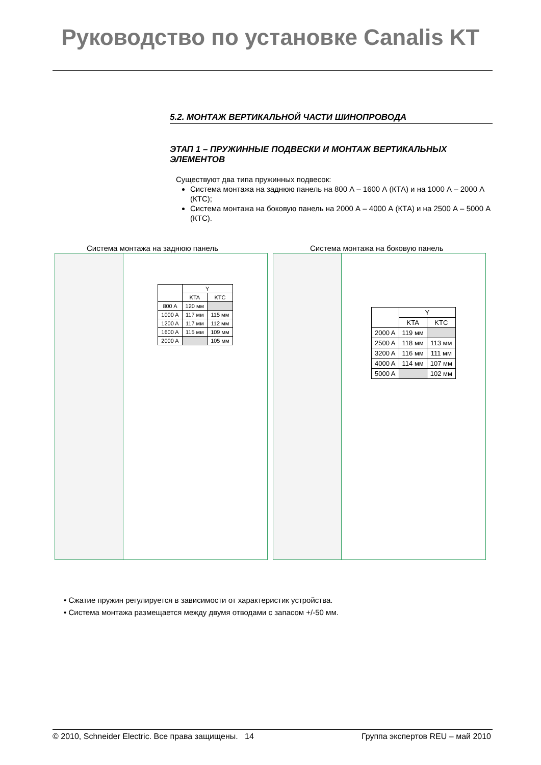Руководство по установке Canalis KT
5.2. МОНТАЖ ВЕРТИКАЛЬНОЙ ЧАСТИ ШИНОПРОВОДА
ЭТАП 1 – ПРУЖИННЫЕ ПОДВЕСКИ И МОНТАЖ ВЕРТИКАЛЬНЫХ ЭЛЕМЕНТОВ
Существуют два типа пружинных подвесок:
Система монтажа на заднюю панель на 800 А – 1600 А (КТА) и на 1000 А – 2000 А (КТС);
Система монтажа на боковую панель на 2000 А – 4000 А (КТА) и на 2500 А – 5000 А (КТС).
Система монтажа на заднюю панель
Система монтажа на боковую панель
| | Y | |
| --- | --- | --- |
| | KTA | KTC |
| 800 A | 120 мм | |
| 1000 A | 117 мм | 115 мм |
| 1200 A | 117 мм | 112 мм |
| 1600 A | 115 мм | 109 мм |
| 2000 A | | 105 мм |
| | Y | |
| --- | --- | --- |
| | KTA | KTC |
| 2000 A | 119 мм | |
| 2500 A | 118 мм | 113 мм |
| 3200 A | 116 мм | 111 мм |
| 4000 A | 114 мм | 107 мм |
| 5000 A | | 102 мм |
• Сжатие пружин регулируется в зависимости от характеристик устройства.
• Система монтажа размещается между двумя отводами с запасом +/-50 мм.
© 2010, Schneider Electric. Все права защищены. 14 Группа экспертов REU – май 2010